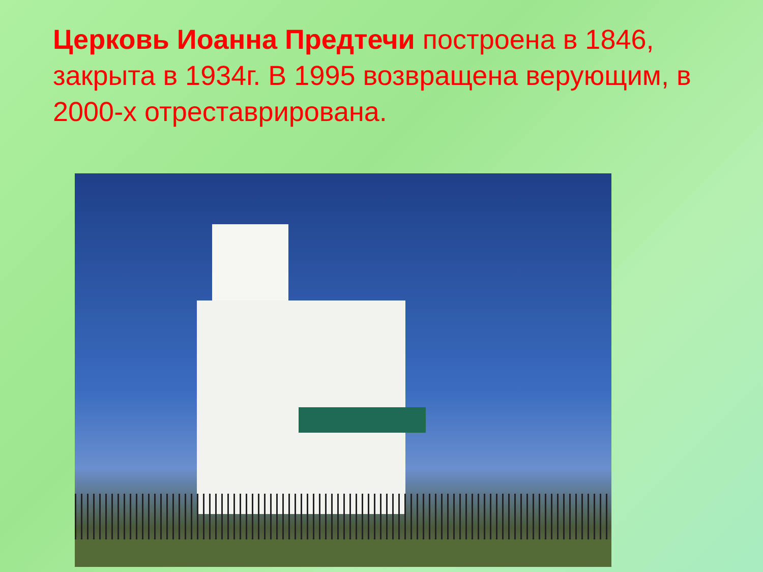Церковь Иоанна Предтечи построена в 1846, закрыта в 1934г. В 1995 возвращена верующим, в 2000-х отреставрирована.